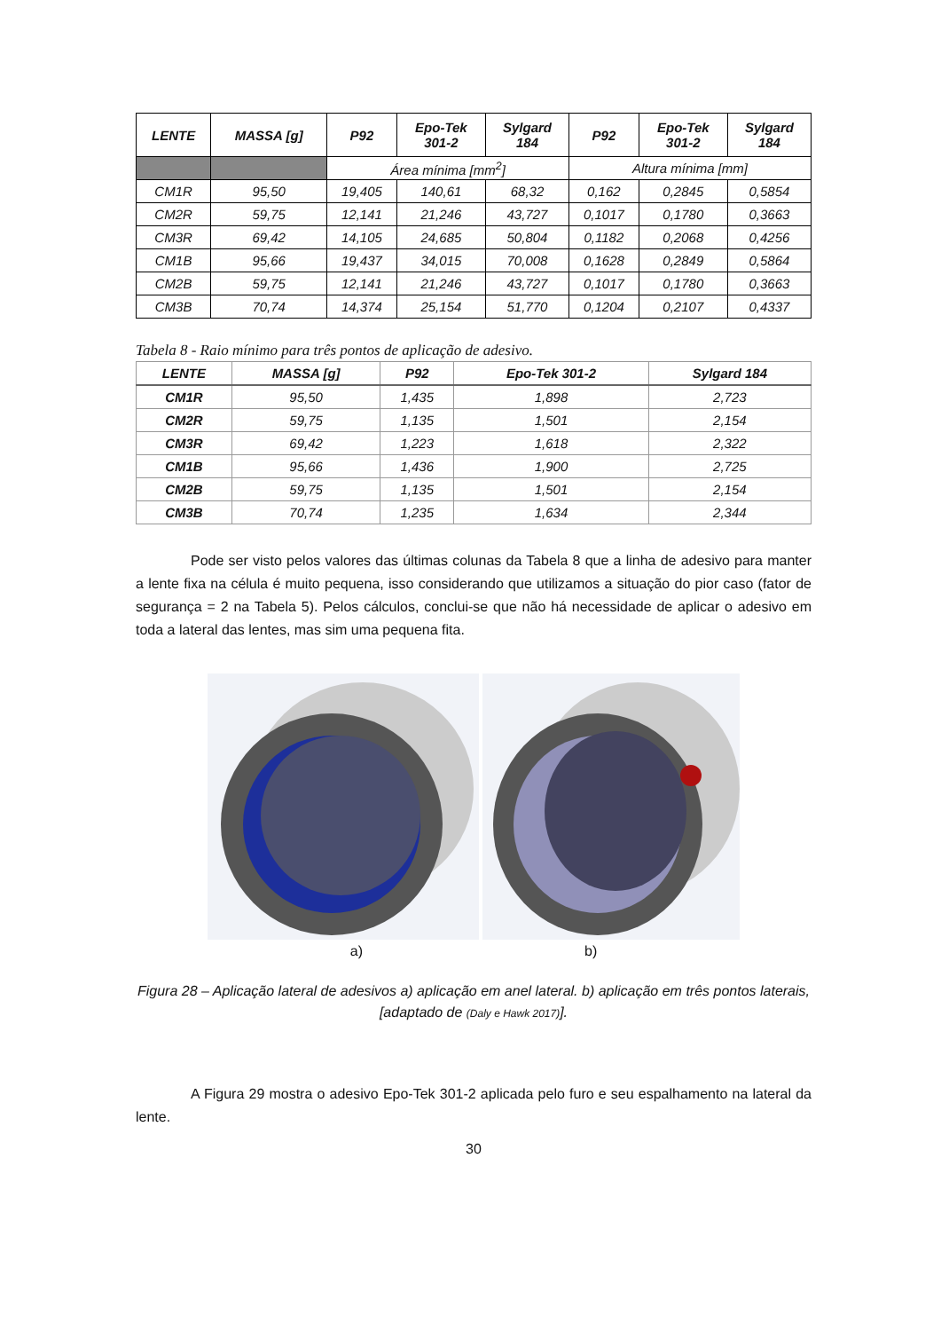| LENTE | MASSA [g] | P92 | Epo-Tek 301-2 | Sylgard 184 | P92 | Epo-Tek 301-2 | Sylgard 184 |
| --- | --- | --- | --- | --- | --- | --- | --- |
| | | Área mínima [mm<sup>2</sup>] | | | Altura mínima [mm] | | |
| CM1R | 95,50 | 19,405 | 140,61 | 68,32 | 0,162 | 0,2845 | 0,5854 |
| CM2R | 59,75 | 12,141 | 21,246 | 43,727 | 0,1017 | 0,1780 | 0,3663 |
| CM3R | 69,42 | 14,105 | 24,685 | 50,804 | 0,1182 | 0,2068 | 0,4256 |
| CM1B | 95,66 | 19,437 | 34,015 | 70,008 | 0,1628 | 0,2849 | 0,5864 |
| CM2B | 59,75 | 12,141 | 21,246 | 43,727 | 0,1017 | 0,1780 | 0,3663 |
| CM3B | 70,74 | 14,374 | 25,154 | 51,770 | 0,1204 | 0,2107 | 0,4337 |
Tabela 8 - Raio mínimo para três pontos de aplicação de adesivo.
| LENTE | MASSA [g] | P92 | Epo-Tek 301-2 | Sylgard 184 |
| --- | --- | --- | --- | --- |
| CM1R | 95,50 | 1,435 | 1,898 | 2,723 |
| CM2R | 59,75 | 1,135 | 1,501 | 2,154 |
| CM3R | 69,42 | 1,223 | 1,618 | 2,322 |
| CM1B | 95,66 | 1,436 | 1,900 | 2,725 |
| CM2B | 59,75 | 1,135 | 1,501 | 2,154 |
| CM3B | 70,74 | 1,235 | 1,634 | 2,344 |
Pode ser visto pelos valores das últimas colunas da Tabela 8 que a linha de adesivo para manter a lente fixa na célula é muito pequena, isso considerando que utilizamos a situação do pior caso (fator de segurança = 2 na Tabela 5). Pelos cálculos, conclui-se que não há necessidade de aplicar o adesivo em toda a lateral das lentes, mas sim uma pequena fita.
a) b)
Figura 28 – Aplicação lateral de adesivos a) aplicação em anel lateral. b) aplicação em três pontos laterais, [adaptado de (Daly e Hawk 2017)].
A Figura 29 mostra o adesivo Epo-Tek 301-2 aplicada pelo furo e seu espalhamento na lateral da lente.
30